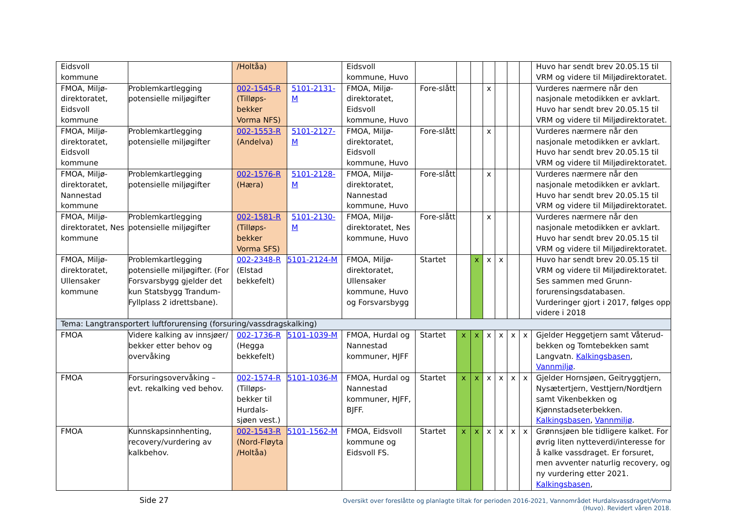| Eidsvoll kommune | | /Holtåa) | | Eidsvoll kommune, Huvo | | | | | | | | Huvo har sendt brev 20.05.15 til VRM og videre til Miljødirektoratet. |
| FMOA, Miljø-direktoratet, Eidsvoll kommune | Problemkartlegging potensielle miljøgifter | 002-1545-R (Tilløps-bekker Vorma NFS) | 5101-2131-M | FMOA, Miljø-direktoratet, Eidsvoll kommune, Huvo | Fore-slått | | | x | | | | Vurderes nærmere når den nasjonale metodikken er avklart. Huvo har sendt brev 20.05.15 til VRM og videre til Miljødirektoratet. |
| FMOA, Miljø-direktoratet, Eidsvoll kommune | Problemkartlegging potensielle miljøgifter | 002-1553-R (Andelva) | 5101-2127-M | FMOA, Miljø-direktoratet, Eidsvoll kommune, Huvo | Fore-slått | | | x | | | | Vurderes nærmere når den nasjonale metodikken er avklart. Huvo har sendt brev 20.05.15 til VRM og videre til Miljødirektoratet. |
| FMOA, Miljø-direktoratet, Nannestad kommune | Problemkartlegging potensielle miljøgifter | 002-1576-R (Hæra) | 5101-2128-M | FMOA, Miljø-direktoratet, Nannestad kommune, Huvo | Fore-slått | | | x | | | | Vurderes nærmere når den nasjonale metodikken er avklart. Huvo har sendt brev 20.05.15 til VRM og videre til Miljødirektoratet. |
| FMOA, Miljø-direktoratet, Nes kommune | Problemkartlegging potensielle miljøgifter | 002-1581-R (Tilløps-bekker Vorma SFS) | 5101-2130-M | FMOA, Miljø-direktoratet, Nes kommune, Huvo | Fore-slått | | | x | | | | Vurderes nærmere når den nasjonale metodikken er avklart. Huvo har sendt brev 20.05.15 til VRM og videre til Miljødirektoratet. |
| FMOA, Miljø-direktoratet, Ullensaker kommune | Problemkartlegging potensielle miljøgifter. (For Forsvarsbygg gjelder det kun Statsbygg Trandum-Fyllplass 2 idrettsbane). | 002-2348-R (Elstad bekkefelt) | 5101-2124-M | FMOA, Miljø-direktoratet, Ullensaker kommune, Huvo og Forsvarsbygg | Startet | | x | x | x | | | Huvo har sendt brev 20.05.15 til VRM og videre til Miljødirektoratet. Ses sammen med Grunn-forurensingsdatabasen. Vurderinger gjort i 2017, følges opp videre i 2018 |
| Tema: Langtransportert luftforurensing (forsuring/vassdragskalking) | | | | | | | | | | | | |
| FMOA | Videre kalking av innsjøer/ bekker etter behov og overvåking | 002-1736-R (Hegga bekkefelt) | 5101-1039-M | FMOA, Hurdal og Nannestad kommuner, HJFF | Startet | x | x | x | x | x | x | Gjelder Heggetjern samt Våterud-bekken og Tomtebekken samt Langvatn. Kalkingsbasen , Vannmiljø . |
| FMOA | Forsuringsovervåking – evt. rekalking ved behov. | 002-1574-R (Tilløps-bekker til Hurdals-sjøen vest.) | 5101-1036-M | FMOA, Hurdal og Nannestad kommuner, HJFF, BJFF. | Startet | x | x | x | x | x | x | Gjelder Hornsjøen, Geitryggtjern, Nysætertjern, Vesttjern/Nordtjern samt Vikenbekken og Kjønnstadseterbekken. Kalkingsbasen , Vannmiljø . |
| FMOA | Kunnskapsinnhenting, recovery/vurdering av kalkbehov. | 002-1543-R (Nord-Fløyta /Holtåa) | 5101-1562-M | FMOA, Eidsvoll kommune og Eidsvoll FS. | Startet | x | x | x | x | x | x | Grønnsjøen ble tidligere kalket. For øvrig liten nytteverdi/interesse for å kalke vassdraget. Er forsuret, men avventer naturlig recovery, og ny vurdering etter 2021. Kalkingsbasen , |
Side 27
Oversikt over foreslåtte og planlagte tiltak for perioden 2016-2021, Vannområdet Hurdalsvassdraget/Vorma (Huvo). Revidert våren 2018.